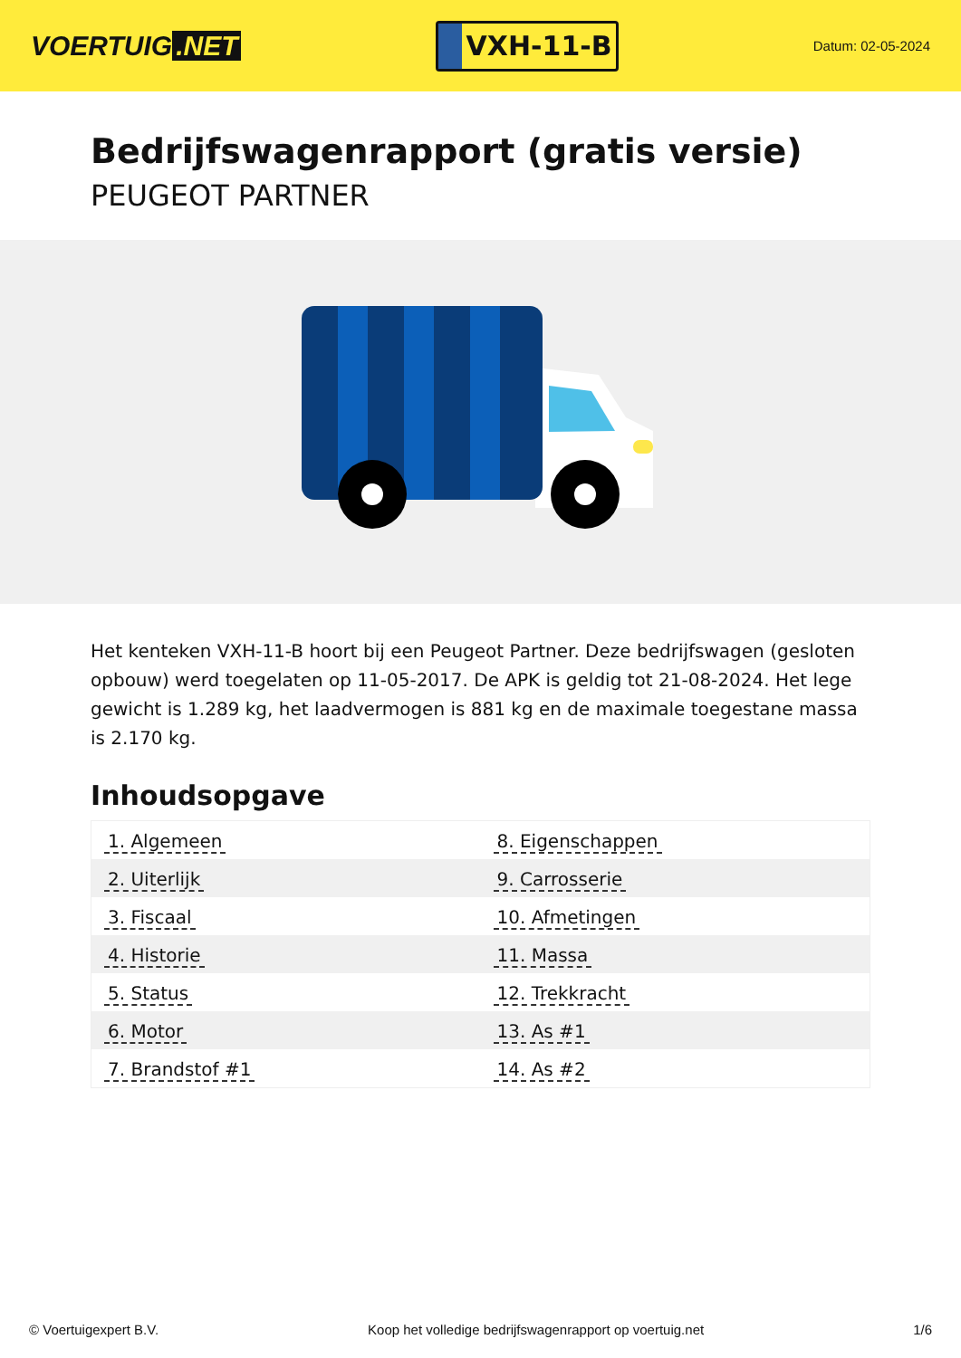VOERTUIG.NET
VXH-11-B
Datum: 02-05-2024
Bedrijfswagenrapport (gratis versie)
PEUGEOT PARTNER
Het kenteken VXH-11-B hoort bij een Peugeot Partner. Deze bedrijfswagen (gesloten opbouw) werd toegelaten op 11-05-2017. De APK is geldig tot 21-08-2024. Het lege gewicht is 1.289 kg, het laadvermogen is 881 kg en de maximale toegestane massa is 2.170 kg.
Inhoudsopgave
| 1. Algemeen | 8. Eigenschappen |
| 2. Uiterlijk | 9. Carrosserie |
| 3. Fiscaal | 10. Afmetingen |
| 4. Historie | 11. Massa |
| 5. Status | 12. Trekkracht |
| 6. Motor | 13. As #1 |
| 7. Brandstof #1 | 14. As #2 |
© Voertuigexpert B.V. Koop het volledige bedrijfswagenrapport op voertuig.net 1/6